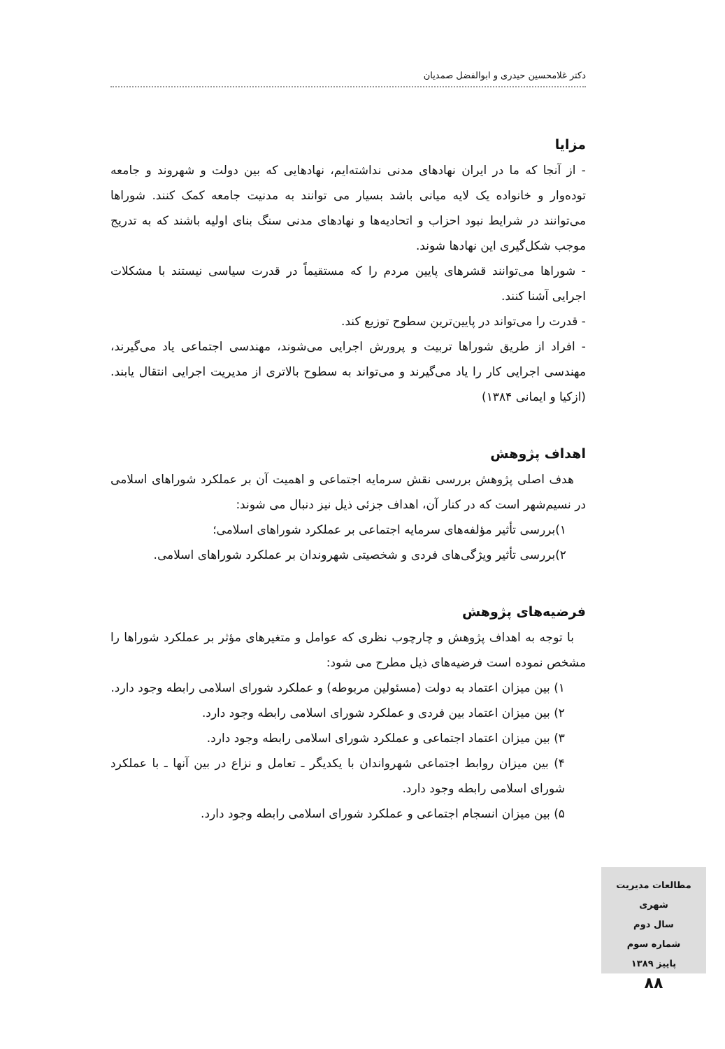دکتر غلامحسین حیدری و ابوالفضل صمدیان
مزایا
- از آنجا که ما در ایران نهادهای مدنی نداشته‌ایم، نهادهایی که بین دولت و شهروند و جامعه توده‌وار و خانواده یک لایه میانی باشد بسیار می توانند به مدنیت جامعه کمک کنند. شوراها می‌توانند در شرایط نبود احزاب و اتحادیه‌ها و نهادهای مدنی سنگ بنای اولیه باشند که به تدریج موجب شکل‌گیری این نهادها شوند.
- شوراها می‌توانند قشرهای پایین مردم را که مستقیماً در قدرت سیاسی نیستند با مشکلات اجرایی آشنا کنند.
- قدرت را می‌تواند در پایین‌ترین سطوح توزیع کند.
- افراد از طریق شوراها تربیت و پرورش اجرایی می‌شوند، مهندسی اجتماعی یاد می‌گیرند، مهندسی اجرایی کار را یاد می‌گیرند و می‌تواند به سطوح بالاتری از مدیریت اجرایی انتقال یابند. (ازکیا و ایمانی ۱۳۸۴)
اهداف پژوهش
 هدف اصلی پژوهش بررسی نقش سرمایه اجتماعی و اهمیت آن بر عملکرد شوراهای اسلامی در نسیم‌شهر است که در کنار آن، اهداف جزئی ذیل نیز دنبال می شوند:
۱)بررسی تأثیر مؤلفه‌های سرمایه اجتماعی بر عملکرد شوراهای اسلامی؛
۲)بررسی تأثیر ویژگی‌های فردی و شخصیتی شهروندان بر عملکرد شوراهای اسلامی.
فرضیه‌های پژوهش
 با توجه به اهداف پژوهش و چارچوب نظری که عوامل و متغیرهای مؤثر بر عملکرد شوراها را مشخص نموده است فرضیه‌های ذیل مطرح می شود:
۱) بین میزان اعتماد به دولت (مسئولین مربوطه) و عملکرد شورای اسلامی رابطه وجود دارد.
۲) بین میزان اعتماد بین فردی و عملکرد شورای اسلامی رابطه وجود دارد.
۳) بین میزان اعتماد اجتماعی و عملکرد شورای اسلامی رابطه وجود دارد.
۴) بین میزان روابط اجتماعی شهرواندان با یکدیگر ـ تعامل و نزاع در بین آنها ـ با عملکرد شورای اسلامی رابطه وجود دارد.
۵) بین میزان انسجام اجتماعی و عملکرد شورای اسلامی رابطه وجود دارد.
مطالعات مدیریت شهری
سال دوم
شماره سوم
پاییز ۱۳۸۹
۸۸